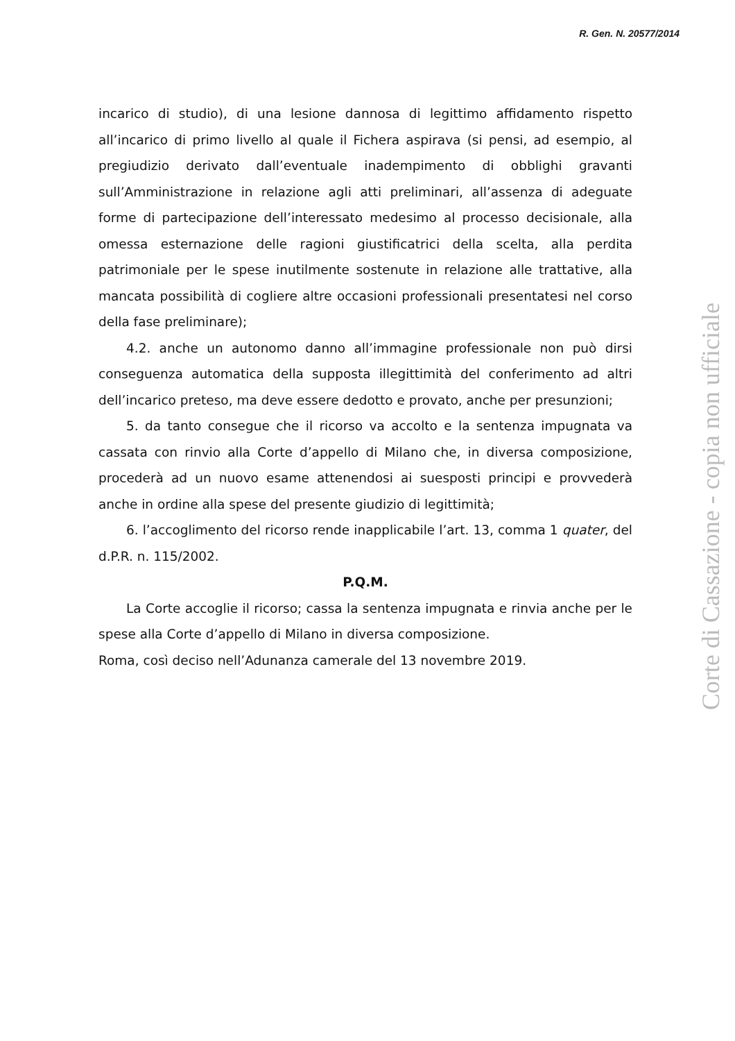R. Gen. N. 20577/2014
incarico di studio), di una lesione dannosa di legittimo affidamento rispetto all’incarico di primo livello al quale il Fichera aspirava (si pensi, ad esempio, al pregiudizio derivato dall’eventuale inadempimento di obblighi gravanti sull’Amministrazione in relazione agli atti preliminari, all’assenza di adeguate forme di partecipazione dell’interessato medesimo al processo decisionale, alla omessa esternazione delle ragioni giustificatrici della scelta, alla perdita patrimoniale per le spese inutilmente sostenute in relazione alle trattative, alla mancata possibilità di cogliere altre occasioni professionali presentatesi nel corso della fase preliminare);
4.2. anche un autonomo danno all’immagine professionale non può dirsi conseguenza automatica della supposta illegittimità del conferimento ad altri dell’incarico preteso, ma deve essere dedotto e provato, anche per presunzioni;
5. da tanto consegue che il ricorso va accolto e la sentenza impugnata va cassata con rinvio alla Corte d’appello di Milano che, in diversa composizione, procederà ad un nuovo esame attenendosi ai suesposti principi e provvederà anche in ordine alla spese del presente giudizio di legittimità;
6. l’accoglimento del ricorso rende inapplicabile l’art. 13, comma 1 quater, del d.P.R. n. 115/2002.
P.Q.M.
La Corte accoglie il ricorso; cassa la sentenza impugnata e rinvia anche per le spese alla Corte d’appello di Milano in diversa composizione.
Roma, così deciso nell’Adunanza camerale del 13 novembre 2019.
Corte di Cassazione - copia non ufficiale